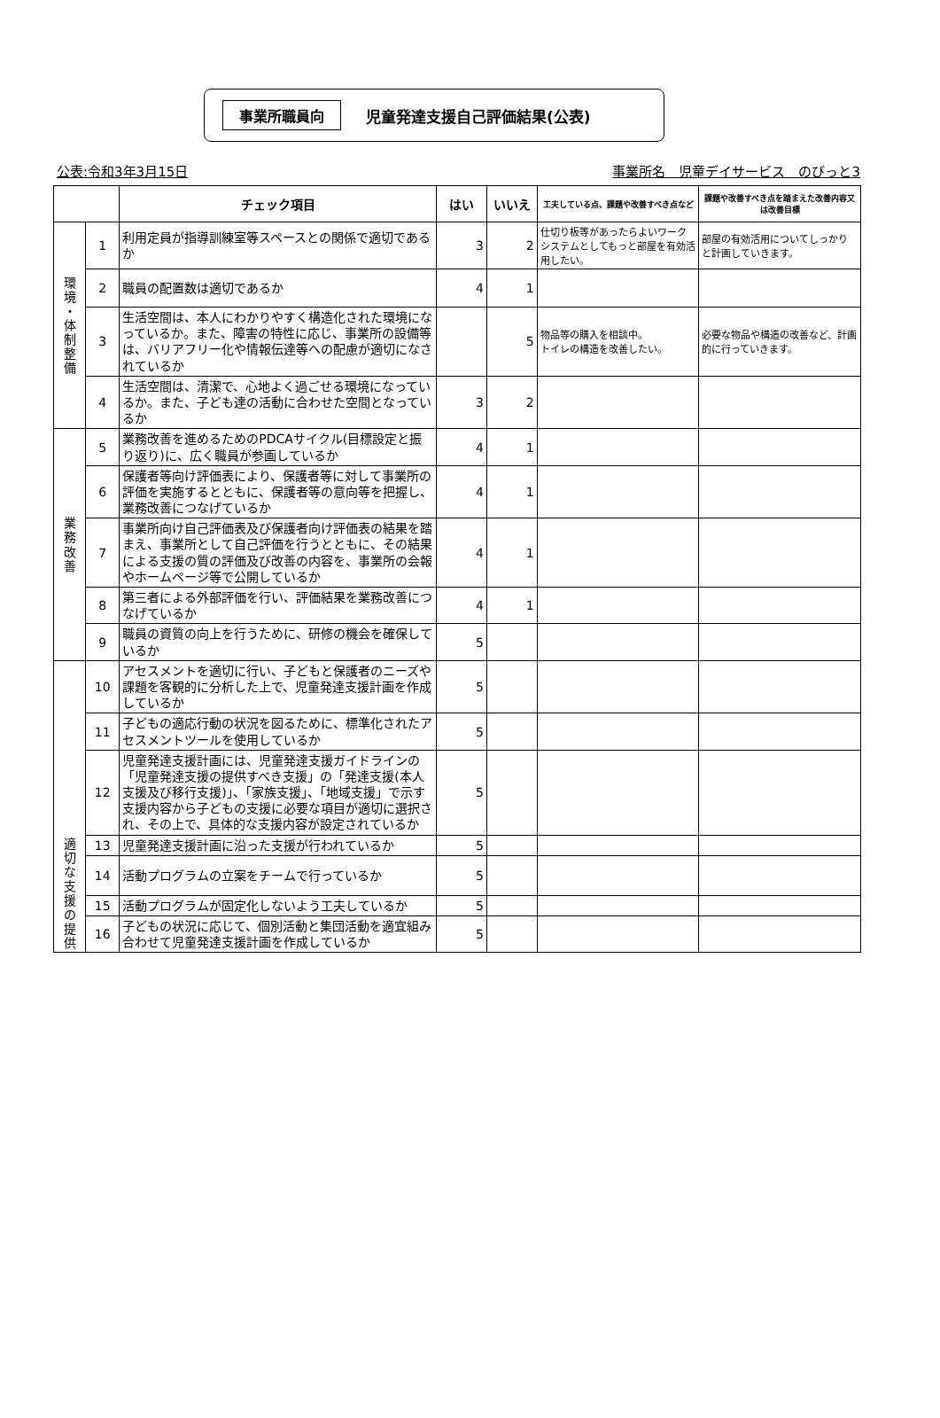事業所職員向 児童発達支援自己評価結果(公表)
公表:令和3年3月15日 事業所名　児童デイサービス　のびっと3
| | | チェック項目 | はい | いいえ | 工夫している点、課題や改善すべき点など | 課題や改善すべき点を踏まえた改善内容又は改善目標 |
| --- | --- | --- | --- | --- | --- | --- |
| 環 境 ・ 体 制 整 備 | 1 | 利用定員が指導訓練室等スペースとの関係で適切であるか | 3 | 2 | 仕切り板等があったらよいワークシステムとしてもっと部屋を有効活用したい。 | 部屋の有効活用についてしっかりと計画していきます。 |
| | 2 | 職員の配置数は適切であるか | 4 | 1 | | |
| | 3 | 生活空間は、本人にわかりやすく構造化された環境になっているか。また、障害の特性に応じ、事業所の設備等は、バリアフリー化や情報伝達等への配慮が適切になされているか | | 5 | 物品等の購入を相談中。 トイレの構造を改善したい。 | 必要な物品や構造の改善など、計画的に行っていきます。 |
| | 4 | 生活空間は、清潔で、心地よく過ごせる環境になっているか。また、子ども達の活動に合わせた空間となっているか | 3 | 2 | | |
| 業 務 改 善 | 5 | 業務改善を進めるためのPDCAサイクル(目標設定と振り返り)に、広く職員が参画しているか | 4 | 1 | | |
| | 6 | 保護者等向け評価表により、保護者等に対して事業所の評価を実施するとともに、保護者等の意向等を把握し、業務改善につなげているか | 4 | 1 | | |
| | 7 | 事業所向け自己評価表及び保護者向け評価表の結果を踏まえ、事業所として自己評価を行うとともに、その結果による支援の質の評価及び改善の内容を、事業所の会報やホームページ等で公開しているか | 4 | 1 | | |
| | 8 | 第三者による外部評価を行い、評価結果を業務改善につなげているか | 4 | 1 | | |
| | 9 | 職員の資質の向上を行うために、研修の機会を確保しているか | 5 | | | |
| 適 切 な 支 援 の 提 供 | 10 | アセスメントを適切に行い、子どもと保護者のニーズや課題を客観的に分析した上で、児童発達支援計画を作成しているか | 5 | | | |
| | 11 | 子どもの適応行動の状況を図るために、標準化されたアセスメントツールを使用しているか | 5 | | | |
| | 12 | 児童発達支援計画には、児童発達支援ガイドラインの「児童発達支援の提供すべき支援」の「発達支援(本人支援及び移行支援)」、「家族支援」、「地域支援」で示す支援内容から子どもの支援に必要な項目が適切に選択され、その上で、具体的な支援内容が設定されているか | 5 | | | |
| | 13 | 児童発達支援計画に沿った支援が行われているか | 5 | | | |
| | 14 | 活動プログラムの立案をチームで行っているか | 5 | | | |
| | 15 | 活動プログラムが固定化しないよう工夫しているか | 5 | | | |
| | 16 | 子どもの状況に応じて、個別活動と集団活動を適宜組み合わせて児童発達支援計画を作成しているか | 5 | | | |